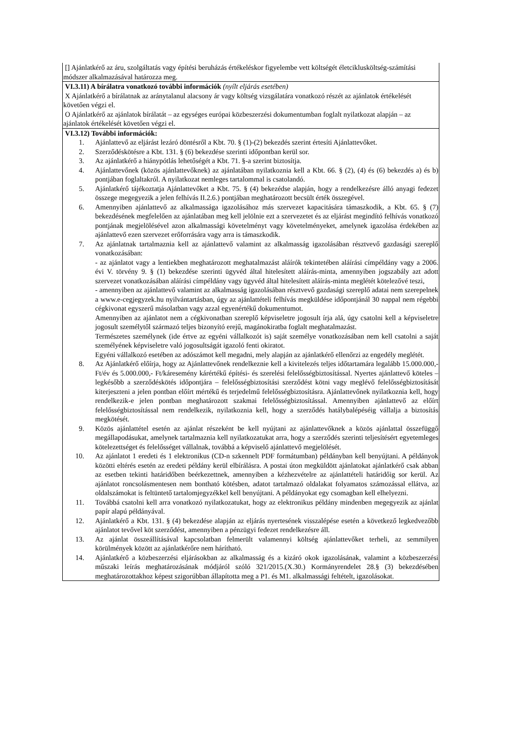| [] Ajánlatkérő az áru, szolgáltatás vagy építési beruházás értékeléskor figyelembe vett költségét életciklusköltség-számítási módszer alkalmazásával határozza meg. |
| VI.3.11) A bírálatra vonatkozó további információk (nyílt eljárás esetében) X Ajánlatkérő a bírálatnak az aránytalanul alacsony ár vagy költség vizsgálatára vonatkozó részét az ajánlatok értékelését követően végzi el. O Ajánlatkérő az ajánlatok bírálatát – az egységes európai közbeszerzési dokumentumban foglalt nyilatkozat alapján – az ajánlatok értékelését követően végzi el. |
| VI.3.12) További információk: 1. Ajánlattevő az eljárást lezáró döntésről a Kbt. 70. § (1)-(2) bekezdés szerint értesíti Ajánlattevőket. 2. Szerződéskötésre a Kbt. 131. § (6) bekezdése szerinti időpontban kerül sor. 3. Az ajánlatkérő a hiánypótlás lehetőségét a Kbt. 71. §-a szerint biztosítja. 4. Ajánlattevőnek (közös ajánlattevőknek) az ajánlatában nyilatkoznia kell a Kbt. 66. § (2), (4) és (6) bekezdés a) és b) pontjában foglaltakról. A nyilatkozat nemleges tartalommal is csatolandó. 5. Ajánlatkérő tájékoztatja Ajánlattevőket a Kbt. 75. § (4) bekezédse alapján, hogy a rendelkezésre álló anyagi fedezet összege megegyezik a jelen felhívás II.2.6.) pontjában meghatározott becsült érték összegével. 6. Amennyiben ajánlattevő az alkalmassága igazolásához más szervezet kapacitására támaszkodik, a Kbt. 65. § (7) bekezdésének megfelelően az ajánlatában meg kell jelölnie ezt a szervezetet és az eljárást megindító felhívás vonatkozó pontjának megjelölésével azon alkalmassági követelményt vagy követelményeket, amelynek igazolása érdekében az ajánlattevő ezen szervezet erőforrására vagy arra is támaszkodik. 7. Az ajánlatnak tartalmaznia kell az ajánlattevő valamint az alkalmasság igazolásában résztvevő gazdasági szereplő vonatkozásában: - az ajánlatot vagy a lentiekben meghatározott meghatalmazást aláírók tekintetében aláírási címpéldány vagy a 2006. évi V. törvény 9. § (1) bekezdése szerinti ügyvéd által hitelesített aláírás-minta, amennyiben jogszabály azt adott szervezet vonatkozásában aláírási címpéldány vagy ügyvéd által hitelesített aláírás-minta meglétét kötelezővé teszi, - amennyiben az ajánlattevő valamint az alkalmasság igazolásában résztvevő gazdasági szereplő adatai nem szerepelnek a www.e-cegjegyzek.hu nyilvántartásban, úgy az ajánlattételi felhívás megküldése időpontjánál 30 nappal nem régebbi cégkivonat egyszerű másolatban vagy azzal egyenértékű dokumentumot. Amennyiben az ajánlatot nem a cégkivonatban szereplő képviseletre jogosult írja alá, úgy csatolni kell a képviseletre jogosult személytől származó teljes bizonyító erejű, magánokiratba foglalt meghatalmazást. Természetes személynek (ide értve az egyéni vállalkozót is) saját személye vonatkozásában nem kell csatolni a saját személyének képviseletre való jogosultságát igazoló fenti okiratot. Egyéni vállalkozó esetében az adószámot kell megadni, mely alapján az ajánlatkérő ellenőrzi az engedély meglétét. 8. Az Ajánlatkérő előírja, hogy az Ajánlattevőnek rendelkeznie kell a kivitelezés teljes időtartamára legalább 15.000.000,- Ft/év és 5.000.000,- Ft/káresemény kárértékű építési- és szerelési felelősségbiztosítással. Nyertes ajánlattevő köteles – legkésőbb a szerződéskötés időpontjára – felelősségbiztosítási szerződést kötni vagy meglévő felelősségbiztosítását kiterjeszteni a jelen pontban előírt mértékű és terjedelmű felelősségbiztosításra. Ajánlattevőnek nyilatkoznia kell, hogy rendelkezik-e jelen pontban meghatározott szakmai felelősségbiztosítással. Amennyiben ajánlattevő az előírt felelősségbiztosítással nem rendelkezik, nyilatkoznia kell, hogy a szerződés hatálybalépéséig vállalja a biztosítás megkötését. 9. Közös ajánlattétel esetén az ajánlat részeként be kell nyújtani az ajánlattevőknek a közös ajánlattal összefüggő megállapodásukat, amelynek tartalmaznia kell nyilatkozatukat arra, hogy a szerződés szerinti teljesítésért egyetemleges kötelezettséget és felelősséget vállalnak, továbbá a képviselő ajánlattevő megjelölését. 10. Az ajánlatot 1 eredeti és 1 elektronikus (CD-n szkennelt PDF formátumban) példányban kell benyújtani. A példányok közötti eltérés esetén az eredeti példány kerül elbírálásra. A postai úton megküldött ajánlatokat ajánlatkérő csak abban az esetben tekinti határidőben beérkezettnek, amennyiben a kézhezvételre az ajánlattételi határidőig sor kerül. Az ajánlatot roncsolásmentesen nem bontható kötésben, adatot tartalmazó oldalakat folyamatos számozással ellátva, az oldalszámokat is feltüntető tartalomjegyzékkel kell benyújtani. A példányokat egy csomagban kell elhelyezni. 11. Továbbá csatolni kell arra vonatkozó nyilatkozatukat, hogy az elektronikus példány mindenben megegyezik az ajánlat papír alapú példányával. 12. Ajánlatkérő a Kbt. 131. § (4) bekezdése alapján az eljárás nyertesének visszalépése esetén a következő legkedvezőbb ajánlatot tevővel köt szerződést, amennyiben a pénzügyi fedezet rendelkezésre áll. 13. Az ajánlat összeállításával kapcsolatban felmerült valamennyi költség ajánlattevőket terheli, az semmilyen körülmények között az ajánlatkérőre nem hárítható. 14. Ajánlatkérő a közbeszerzési eljárásokban az alkalmasság és a kizáró okok igazolásának, valamint a közbeszerzési műszaki leírás meghatározásának módjáról szóló 321/2015.(X.30.) Kormányrendelet 28.§ (3) bekezdésében meghatározottakhoz képest szigorúbban állapította meg a P1. és M1. alkalmassági feltételt, igazolásokat. |